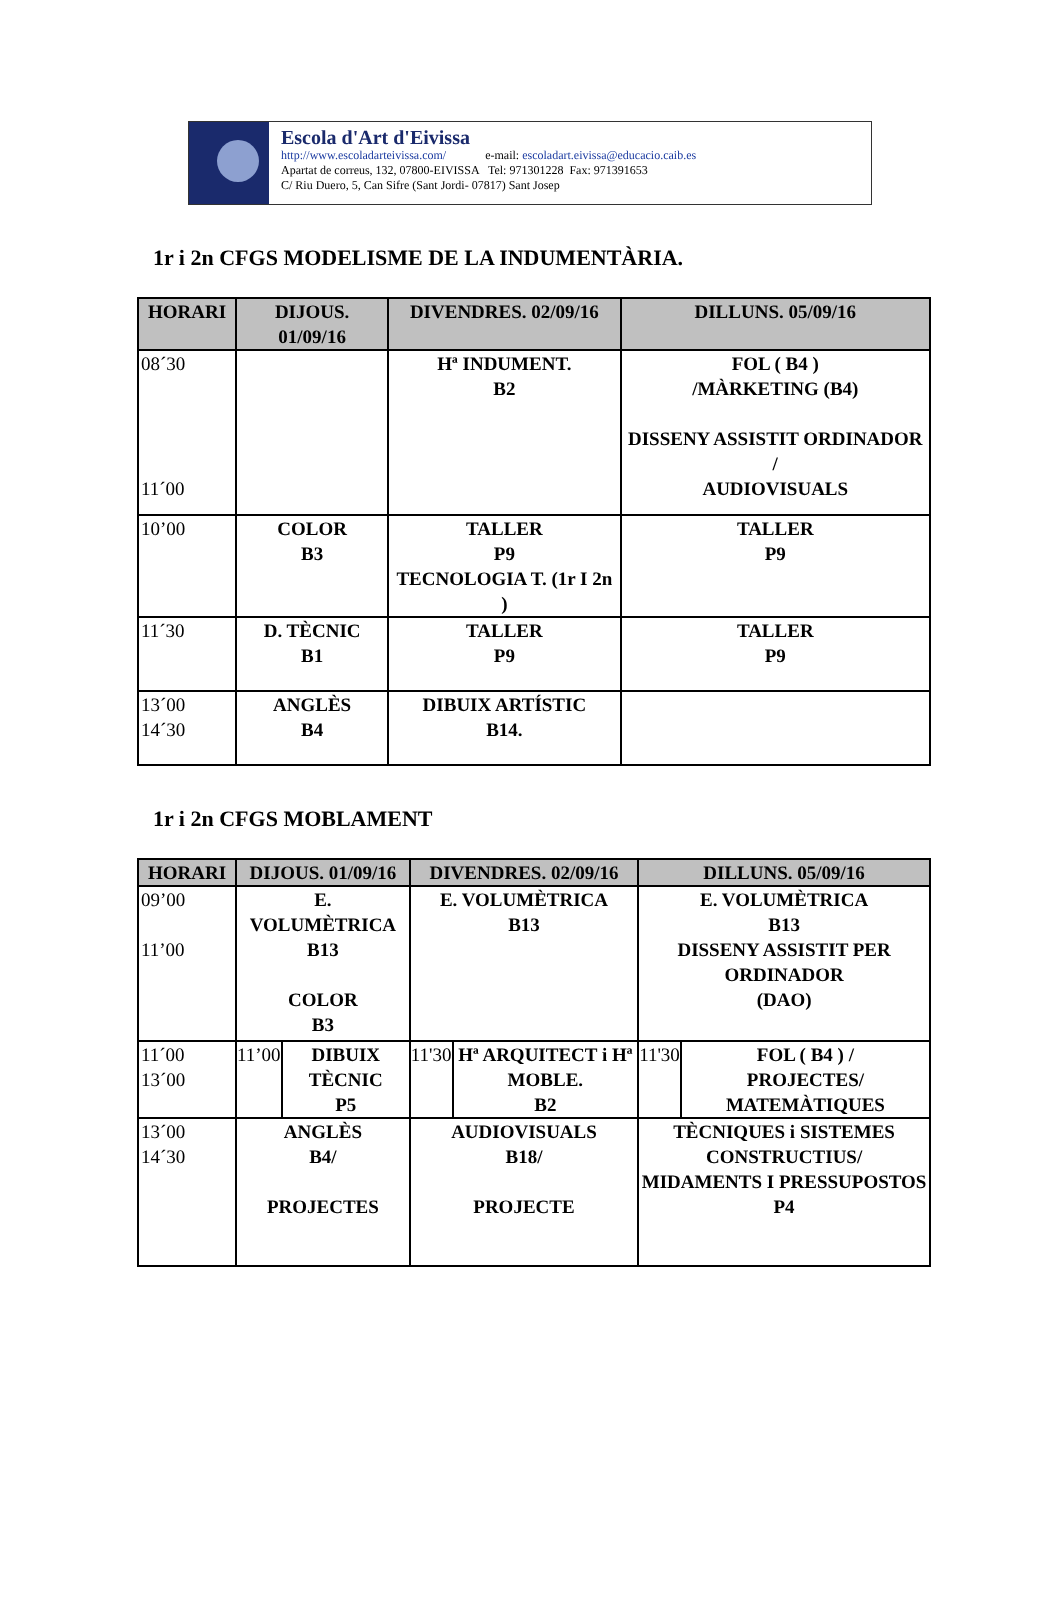Escola d'Art d'Eivissa
http://www.escoladarteivissa.com/ e-mail: escoladart.eivissa@educacio.caib.es
Apartat de correus, 132, 07800-EIVISSA Tel: 971301228 Fax: 971391653
C/ Riu Duero, 5, Can Sifre (Sant Jordi- 07817) Sant Josep
1r i 2n CFGS MODELISME DE LA INDUMENTÀRIA.
| HORARI | DIJOUS. 01/09/16 | DIVENDRES. 02/09/16 | DILLUNS. 05/09/16 |
| --- | --- | --- | --- |
| 08´30 11´00 | | Hª INDUMENT. B2 | FOL ( B4 ) /MÀRKETING (B4) DISSENY ASSISTIT ORDINADOR / AUDIOVISUALS |
| 10’00 | COLOR B3 | TALLER P9 TECNOLOGIA T. (1r I 2n ) | TALLER P9 |
| 11´30 | D. TÈCNIC B1 | TALLER P9 | TALLER P9 |
| 13´00 14´30 | ANGLÈS B4 | DIBUIX ARTÍSTIC B14. | |
1r i 2n CFGS MOBLAMENT
| HORARI | DIJOUS. 01/09/16 | | DIVENDRES. 02/09/16 | | DILLUNS. 05/09/16 | |
| --- | --- | --- | --- | --- | --- | --- |
| 09’00 11’00 | E. VOLUMÈTRICA B13 COLOR B3 | | E. VOLUMÈTRICA B13 | | E. VOLUMÈTRICA B13 DISSENY ASSISTIT PER ORDINADOR (DAO) | |
| 11´00 13´00 | 11’00 | DIBUIX TÈCNIC P5 | 11'30 | Hª ARQUITECT i Hª MOBLE. B2 | 11'30 | FOL ( B4 ) / PROJECTES/ MATEMÀTIQUES |
| 13´00 14´30 | ANGLÈS B4/ PROJECTES | | AUDIOVISUALS B18/ PROJECTE | | TÈCNIQUES i SISTEMES CONSTRUCTIUS/ MIDAMENTS I PRESSUPOSTOS P4 | |